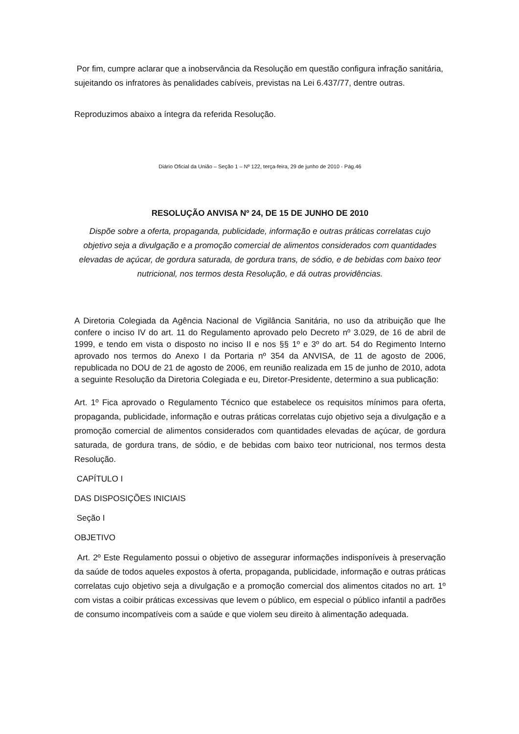Por fim, cumpre aclarar que a inobservância da Resolução em questão configura infração sanitária, sujeitando os infratores às penalidades cabíveis, previstas na Lei 6.437/77, dentre outras.
Reproduzimos abaixo a íntegra da referida Resolução.
Diário Oficial da União – Seção 1 – Nº 122, terça-feira, 29 de junho de 2010 - Pág.46
RESOLUÇÃO ANVISA Nº 24, DE 15 DE JUNHO DE 2010
Dispõe sobre a oferta, propaganda, publicidade, informação e outras práticas correlatas cujo objetivo seja a divulgação e a promoção comercial de alimentos considerados com quantidades elevadas de açúcar, de gordura saturada, de gordura trans, de sódio, e de bebidas com baixo teor nutricional, nos termos desta Resolução, e dá outras providências.
A Diretoria Colegiada da Agência Nacional de Vigilância Sanitária, no uso da atribuição que lhe confere o inciso IV do art. 11 do Regulamento aprovado pelo Decreto nº 3.029, de 16 de abril de 1999, e tendo em vista o disposto no inciso II e nos §§ 1º e 3º do art. 54 do Regimento Interno aprovado nos termos do Anexo I da Portaria nº 354 da ANVISA, de 11 de agosto de 2006, republicada no DOU de 21 de agosto de 2006, em reunião realizada em 15 de junho de 2010, adota a seguinte Resolução da Diretoria Colegiada e eu, Diretor-Presidente, determino a sua publicação:
Art. 1º Fica aprovado o Regulamento Técnico que estabelece os requisitos mínimos para oferta, propaganda, publicidade, informação e outras práticas correlatas cujo objetivo seja a divulgação e a promoção comercial de alimentos considerados com quantidades elevadas de açúcar, de gordura saturada, de gordura trans, de sódio, e de bebidas com baixo teor nutricional, nos termos desta Resolução.
CAPÍTULO I
DAS DISPOSIÇÕES INICIAIS
Seção I
OBJETIVO
Art. 2º Este Regulamento possui o objetivo de assegurar informações indisponíveis à preservação da saúde de todos aqueles expostos à oferta, propaganda, publicidade, informação e outras práticas correlatas cujo objetivo seja a divulgação e a promoção comercial dos alimentos citados no art. 1º com vistas a coibir práticas excessivas que levem o público, em especial o público infantil a padrões de consumo incompatíveis com a saúde e que violem seu direito à alimentação adequada.